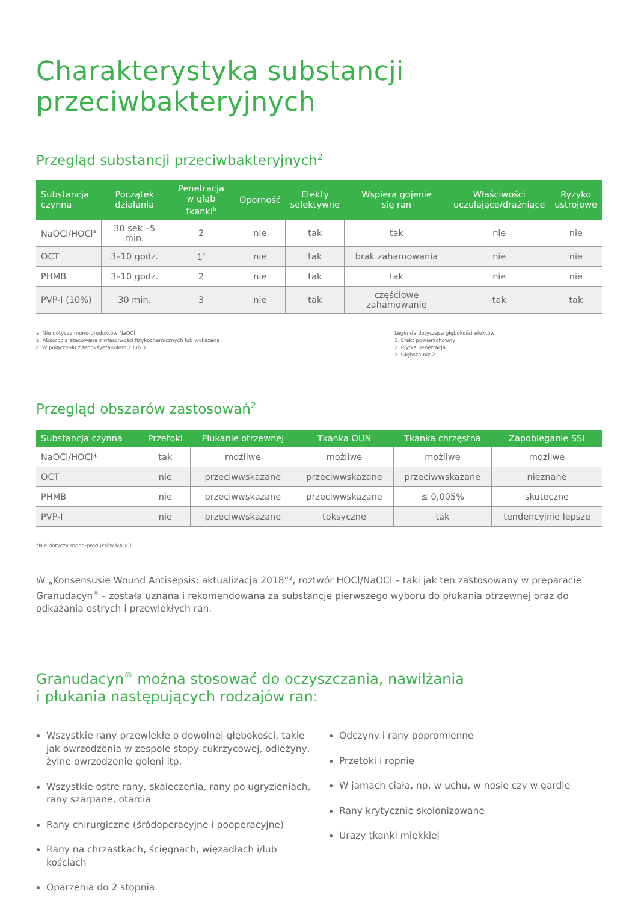Charakterystyka substancji przeciwbakteryjnych
Przegląd substancji przeciwbakteryjnych<sup>2</sup>
| Substancja czynna | Początek działania | Penetracja w głąb tkanki<sup>b</sup> | Oporność | Efekty selektywne | Wspiera gojenie się ran | Właściwości uczulające/drażniące | Ryzyko ustrojowe |
| --- | --- | --- | --- | --- | --- | --- | --- |
| NaOCl/HOCl<sup>a</sup> | 30 sek.–5 min. | 2 | nie | tak | tak | nie | nie |
| OCT | 3–10 godz. | 1<sup>c</sup> | nie | tak | brak zahamowania | nie | nie |
| PHMB | 3–10 godz. | 2 | nie | tak | tak | nie | nie |
| PVP-I (10%) | 30 min. | 3 | nie | tak | częściowe zahamowanie | tak | tak |
a. Nie dotyczy mono-produktów NaOCl
b. Absorpcja szacowana z właściwości fizykochemicznych lub wykazana
c. W połączeniu z fenoksyetanolem 2 lub 3
Legenda dotycząca głębokości efektów:
1. Efekt powierzchowny
2. Płytka penetracja
3. Głębsza niż 2
Przegląd obszarów zastosowań<sup>2</sup>
| Substancja czynna | Przetoki | Płukanie otrzewnej | Tkanka OUN | Tkanka chrzęstna | Zapobieganie SSI |
| --- | --- | --- | --- | --- | --- |
| NaOCl/HOCl* | tak | możliwe | możliwe | możliwe | możliwe |
| OCT | nie | przeciwwskazane | przeciwwskazane | przeciwwskazane | nieznane |
| PHMB | nie | przeciwwskazane | przeciwwskazane | ≤ 0,005% | skuteczne |
| PVP-I | nie | przeciwwskazane | toksyczne | tak | tendencyjnie lepsze |
*Nie dotyczy mono-produktów NaOCl
W „Konsensusie Wound Antisepsis: aktualizacja 2018”<sup>2</sup>, roztwór HOCl/NaOCl – taki jak ten zastosowany w preparacie Granudacyn<sup>®</sup> – została uznana i rekomendowana za substancje pierwszego wyboru do płukania otrzewnej oraz do odkażania ostrych i przewlekłych ran.
Granudacyn<sup>®</sup> można stosować do oczyszczania, nawilżania
i płukania następujących rodzajów ran:
Wszystkie rany przewlekłe o dowolnej głębokości, takie jak owrzodzenia w zespole stopy cukrzycowej, odleżyny, żylne owrzodzenie goleni itp.
Wszystkie ostre rany, skaleczenia, rany po ugryzieniach, rany szarpane, otarcia
Rany chirurgiczne (śródoperacyjne i pooperacyjne)
Rany na chrząstkach, ścięgnach, więzadłach i/lub kościach
Oparzenia do 2 stopnia
Odczyny i rany popromienne
Przetoki i ropnie
W jamach ciała, np. w uchu, w nosie czy w gardle
Rany krytycznie skolonizowane
Urazy tkanki miękkiej